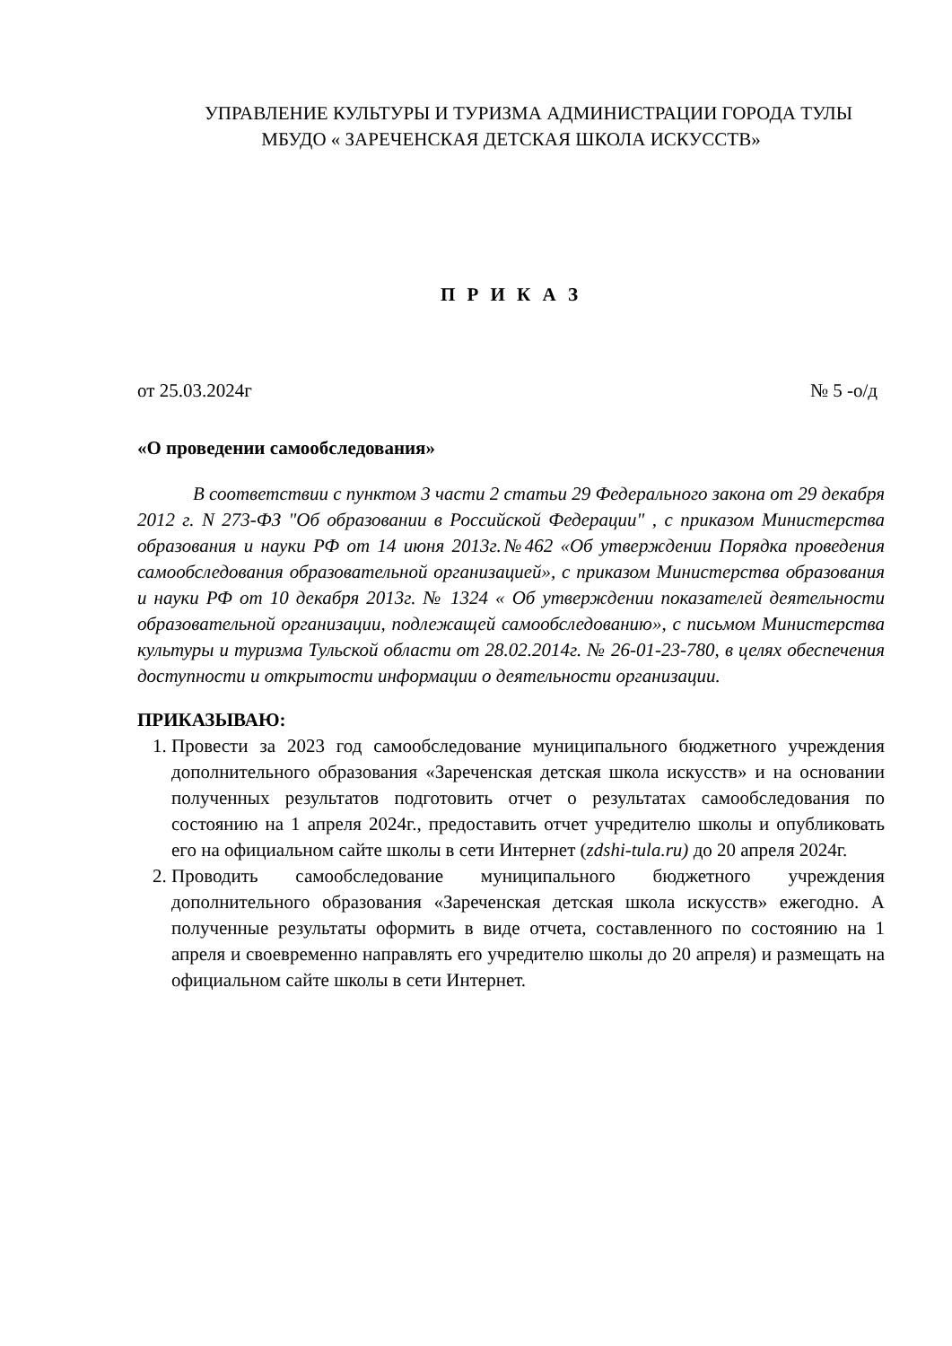УПРАВЛЕНИЕ КУЛЬТУРЫ И ТУРИЗМА АДМИНИСТРАЦИИ ГОРОДА ТУЛЫ
МБУДО « ЗАРЕЧЕНСКАЯ ДЕТСКАЯ ШКОЛА ИСКУССТВ»
П Р И К А З
от 25.03.2024г № 5 -о/д
«О проведении самообследования»
В соответствии с пунктом 3 части 2 статьи 29 Федерального закона от 29 декабря 2012 г. N 273-ФЗ "Об образовании в Российской Федерации" , с приказом Министерства образования и науки РФ от 14 июня 2013г.№462 «Об утверждении Порядка проведения самообследования образовательной организацией», с приказом Министерства образования и науки РФ от 10 декабря 2013г. № 1324 « Об утверждении показателей деятельности образовательной организации, подлежащей самообследованию», с письмом Министерства культуры и туризма Тульской области от 28.02.2014г. № 26-01-23-780, в целях обеспечения доступности и открытости информации о деятельности организации.
ПРИКАЗЫВАЮ:
1. Провести за 2023 год самообследование муниципального бюджетного учреждения дополнительного образования «Зареченская детская школа искусств» и на основании полученных результатов подготовить отчет о результатах самообследования по состоянию на 1 апреля 2024г., предоставить отчет учредителю школы и опубликовать его на официальном сайте школы в сети Интернет (zdshi-tula.ru) до 20 апреля 2024г.
2. Проводить самообследование муниципального бюджетного учреждения дополнительного образования «Зареченская детская школа искусств» ежегодно. А полученные результаты оформить в виде отчета, составленного по состоянию на 1 апреля и своевременно направлять его учредителю школы до 20 апреля) и размещать на официальном сайте школы в сети Интернет.